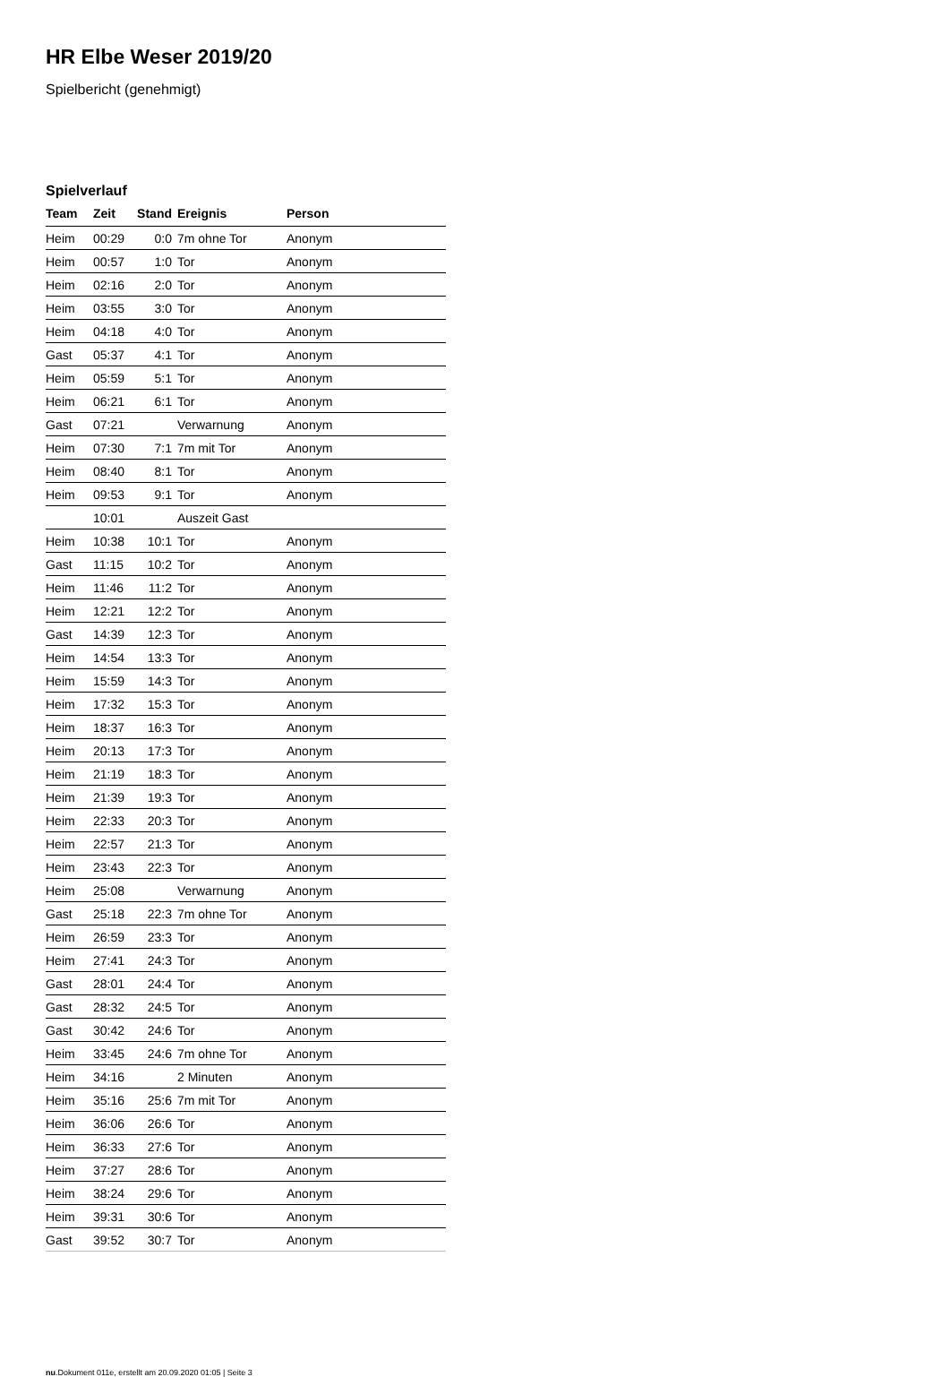HR Elbe Weser 2019/20
Spielbericht (genehmigt)
Spielverlauf
| Team | Zeit | Stand | Ereignis | Person |
| --- | --- | --- | --- | --- |
| Heim | 00:29 | 0:0 | 7m ohne Tor | Anonym |
| Heim | 00:57 | 1:0 | Tor | Anonym |
| Heim | 02:16 | 2:0 | Tor | Anonym |
| Heim | 03:55 | 3:0 | Tor | Anonym |
| Heim | 04:18 | 4:0 | Tor | Anonym |
| Gast | 05:37 | 4:1 | Tor | Anonym |
| Heim | 05:59 | 5:1 | Tor | Anonym |
| Heim | 06:21 | 6:1 | Tor | Anonym |
| Gast | 07:21 | | Verwarnung | Anonym |
| Heim | 07:30 | 7:1 | 7m mit Tor | Anonym |
| Heim | 08:40 | 8:1 | Tor | Anonym |
| Heim | 09:53 | 9:1 | Tor | Anonym |
| | 10:01 | | Auszeit Gast | |
| Heim | 10:38 | 10:1 | Tor | Anonym |
| Gast | 11:15 | 10:2 | Tor | Anonym |
| Heim | 11:46 | 11:2 | Tor | Anonym |
| Heim | 12:21 | 12:2 | Tor | Anonym |
| Gast | 14:39 | 12:3 | Tor | Anonym |
| Heim | 14:54 | 13:3 | Tor | Anonym |
| Heim | 15:59 | 14:3 | Tor | Anonym |
| Heim | 17:32 | 15:3 | Tor | Anonym |
| Heim | 18:37 | 16:3 | Tor | Anonym |
| Heim | 20:13 | 17:3 | Tor | Anonym |
| Heim | 21:19 | 18:3 | Tor | Anonym |
| Heim | 21:39 | 19:3 | Tor | Anonym |
| Heim | 22:33 | 20:3 | Tor | Anonym |
| Heim | 22:57 | 21:3 | Tor | Anonym |
| Heim | 23:43 | 22:3 | Tor | Anonym |
| Heim | 25:08 | | Verwarnung | Anonym |
| Gast | 25:18 | 22:3 | 7m ohne Tor | Anonym |
| Heim | 26:59 | 23:3 | Tor | Anonym |
| Heim | 27:41 | 24:3 | Tor | Anonym |
| Gast | 28:01 | 24:4 | Tor | Anonym |
| Gast | 28:32 | 24:5 | Tor | Anonym |
| Gast | 30:42 | 24:6 | Tor | Anonym |
| Heim | 33:45 | 24:6 | 7m ohne Tor | Anonym |
| Heim | 34:16 | | 2 Minuten | Anonym |
| Heim | 35:16 | 25:6 | 7m mit Tor | Anonym |
| Heim | 36:06 | 26:6 | Tor | Anonym |
| Heim | 36:33 | 27:6 | Tor | Anonym |
| Heim | 37:27 | 28:6 | Tor | Anonym |
| Heim | 38:24 | 29:6 | Tor | Anonym |
| Heim | 39:31 | 30:6 | Tor | Anonym |
| Gast | 39:52 | 30:7 | Tor | Anonym |
nu.Dokument 011e, erstellt am 20.09.2020 01:05 | Seite 3